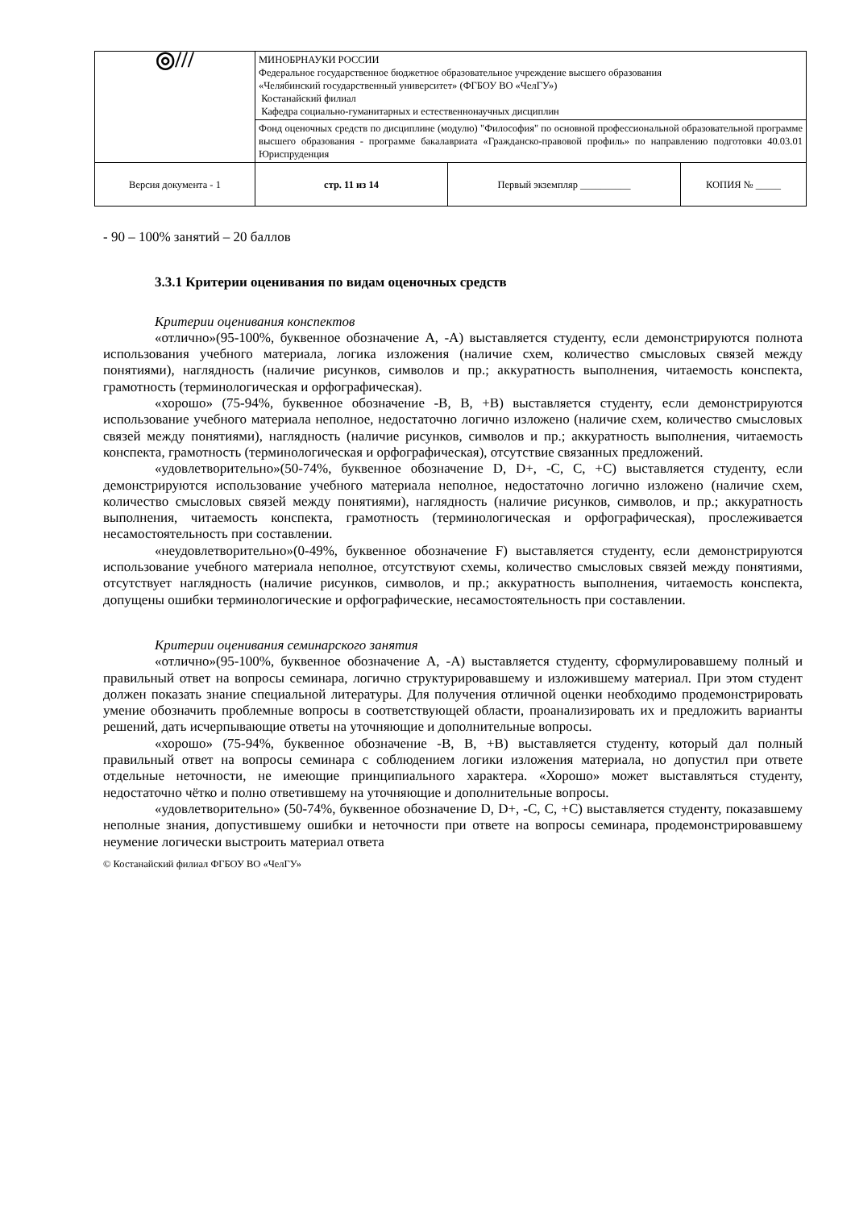| ◎/// | МИНОБРНАУКИ РОССИИ Федеральное государственное бюджетное образовательное учреждение высшего образования «Челябинский государственный университет» (ФГБОУ ВО «ЧелГУ») Костанайский филиал Кафедра социально-гуманитарных и естественнонаучных дисциплин | | |
| | Фонд оценочных средств по дисциплине (модулю) "Философия" по основной профессиональной образовательной программе высшего образования - программе бакалавриата «Гражданско-правовой профиль» по направлению подготовки 40.03.01 Юриспруденция | | |
| Версия документа - 1 | стр. 11 из 14 | Первый экземпляр __________ | КОПИЯ № _____ |
- 90 – 100% занятий – 20 баллов
3.3.1 Критерии оценивания по видам оценочных средств
Критерии оценивания конспектов
«отлично»(95-100%, буквенное обозначение А, -А) выставляется студенту, если демонстрируются полнота использования учебного материала, логика изложения (наличие схем, количество смысловых связей между понятиями), наглядность (наличие рисунков, символов и пр.; аккуратность выполнения, читаемость конспекта, грамотность (терминологическая и орфографическая).
«хорошо» (75-94%, буквенное обозначение -В, В, +В) выставляется студенту, если демонстрируются использование учебного материала неполное, недостаточно логично изложено (наличие схем, количество смысловых связей между понятиями), наглядность (наличие рисунков, символов и пр.; аккуратность выполнения, читаемость конспекта, грамотность (терминологическая и орфографическая), отсутствие связанных предложений.
«удовлетворительно»(50-74%, буквенное обозначение D, D+, -C, C, +C) выставляется студенту, если демонстрируются использование учебного материала неполное, недостаточно логично изложено (наличие схем, количество смысловых связей между понятиями), наглядность (наличие рисунков, символов, и пр.; аккуратность выполнения, читаемость конспекта, грамотность (терминологическая и орфографическая), прослеживается несамостоятельность при составлении.
«неудовлетворительно»(0-49%, буквенное обозначение F) выставляется студенту, если демонстрируются использование учебного материала неполное, отсутствуют схемы, количество смысловых связей между понятиями, отсутствует наглядность (наличие рисунков, символов, и пр.; аккуратность выполнения, читаемость конспекта, допущены ошибки терминологические и орфографические, несамостоятельность при составлении.
Критерии оценивания семинарского занятия
«отлично»(95-100%, буквенное обозначение А, -А) выставляется студенту, сформулировавшему полный и правильный ответ на вопросы семинара, логично структурировавшему и изложившему материал. При этом студент должен показать знание специальной литературы. Для получения отличной оценки необходимо продемонстрировать умение обозначить проблемные вопросы в соответствующей области, проанализировать их и предложить варианты решений, дать исчерпывающие ответы на уточняющие и дополнительные вопросы.
«хорошо» (75-94%, буквенное обозначение -В, В, +В) выставляется студенту, который дал полный правильный ответ на вопросы семинара с соблюдением логики изложения материала, но допустил при ответе отдельные неточности, не имеющие принципиального характера. «Хорошо» может выставляться студенту, недостаточно чётко и полно ответившему на уточняющие и дополнительные вопросы.
«удовлетворительно» (50-74%, буквенное обозначение D, D+, -C, C, +C) выставляется студенту, показавшему неполные знания, допустившему ошибки и неточности при ответе на вопросы семинара, продемонстрировавшему неумение логически выстроить материал ответа
© Костанайский филиал ФГБОУ ВО «ЧелГУ»